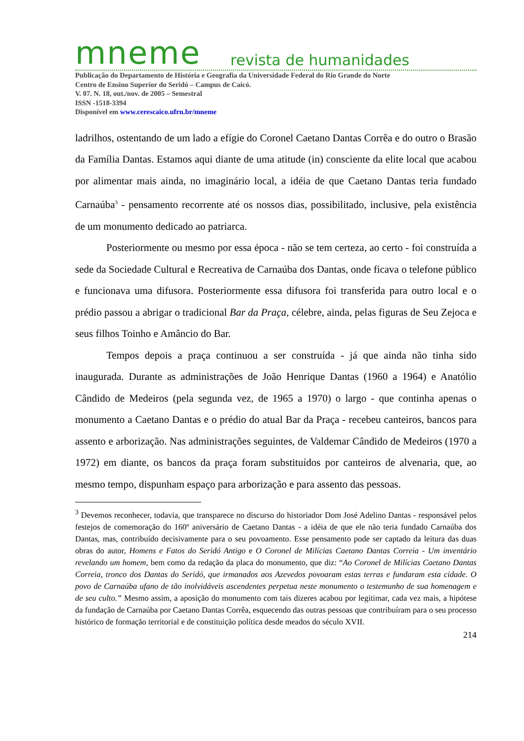mneme revista de humanidades
Publicação do Departamento de História e Geografia da Universidade Federal do Rio Grande do Norte
Centro de Ensino Superior do Seridó – Campus de Caicó.
V. 07. N. 18, out./nov. de 2005 – Semestral
ISSN -1518-3394
Disponível em www.cerescaico.ufrn.br/mneme
ladrilhos, ostentando de um lado a efígie do Coronel Caetano Dantas Corrêa e do outro o Brasão da Família Dantas. Estamos aqui diante de uma atitude (in) consciente da elite local que acabou por alimentar mais ainda, no imaginário local, a idéia de que Caetano Dantas teria fundado Carnaúba<sup>3</sup> - pensamento recorrente até os nossos dias, possibilitado, inclusive, pela existência de um monumento dedicado ao patriarca.
Posteriormente ou mesmo por essa época - não se tem certeza, ao certo - foi construída a sede da Sociedade Cultural e Recreativa de Carnaúba dos Dantas, onde ficava o telefone público e funcionava uma difusora. Posteriormente essa difusora foi transferida para outro local e o prédio passou a abrigar o tradicional Bar da Praça, célebre, ainda, pelas figuras de Seu Zejoca e seus filhos Toinho e Amâncio do Bar.
Tempos depois a praça continuou a ser construída - já que ainda não tinha sido inaugurada. Durante as administrações de João Henrique Dantas (1960 a 1964) e Anatólio Cândido de Medeiros (pela segunda vez, de 1965 a 1970) o largo - que continha apenas o monumento a Caetano Dantas e o prédio do atual Bar da Praça - recebeu canteiros, bancos para assento e arborização. Nas administrações seguintes, de Valdemar Cândido de Medeiros (1970 a 1972) em diante, os bancos da praça foram substituídos por canteiros de alvenaria, que, ao mesmo tempo, dispunham espaço para arborização e para assento das pessoas.
<sup>3</sup> Devemos reconhecer, todavia, que transparece no discurso do historiador Dom José Adelino Dantas - responsável pelos festejos de comemoração do 160º aniversário de Caetano Dantas - a idéia de que ele não teria fundado Carnaúba dos Dantas, mas, contribuído decisivamente para o seu povoamento. Esse pensamento pode ser captado da leitura das duas obras do autor, Homens e Fatos do Seridó Antigo e O Coronel de Milícias Caetano Dantas Correia - Um inventário revelando um homem, bem como da redação da placa do monumento, que diz: “Ao Coronel de Milícias Caetano Dantas Correia, tronco dos Dantas do Seridó, que irmanados aos Azevedos povoaram estas terras e fundaram esta cidade. O povo de Carnaúba ufano de tão inolvidáveis ascendentes perpetua neste monumento o testemunho de sua homenagem e de seu culto.” Mesmo assim, a aposição do monumento com tais dizeres acabou por legitimar, cada vez mais, a hipótese da fundação de Carnaúba por Caetano Dantas Corrêa, esquecendo das outras pessoas que contribuíram para o seu processo histórico de formação territorial e de constituição política desde meados do século XVII.
214